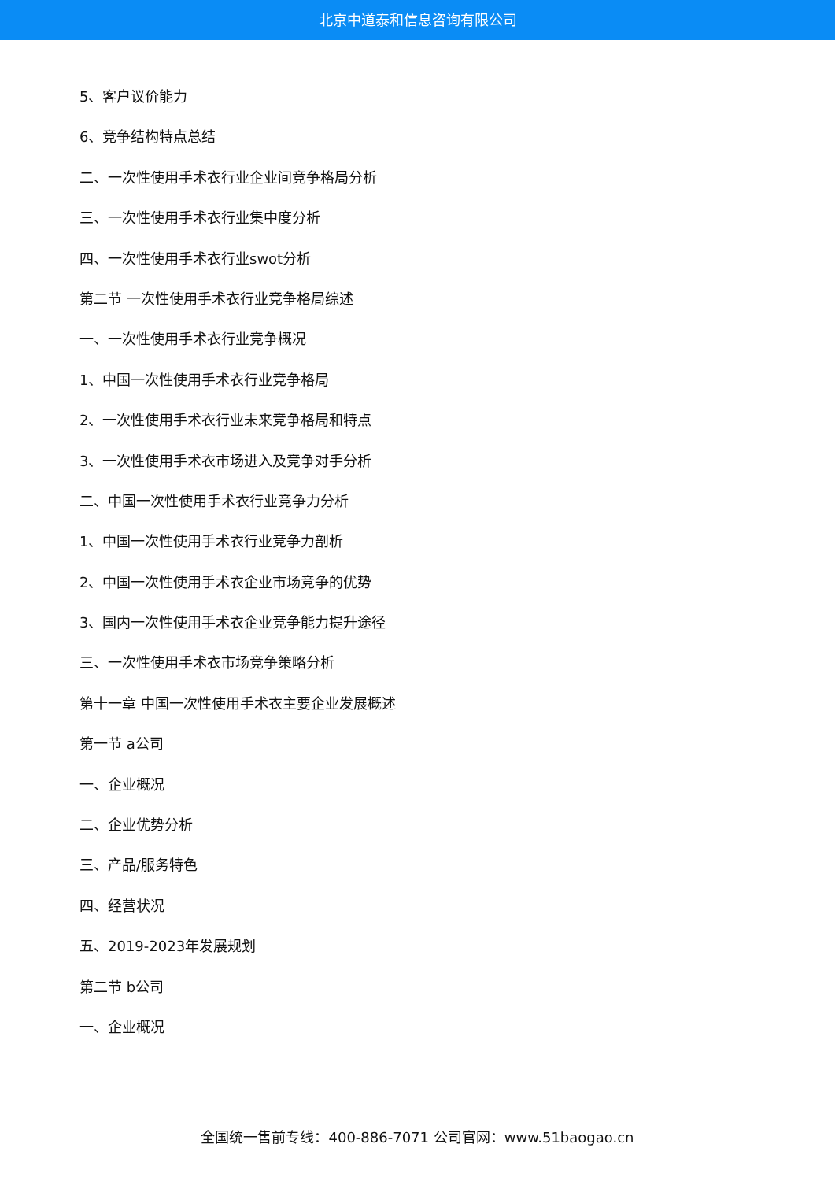北京中道泰和信息咨询有限公司
5、客户议价能力
6、竞争结构特点总结
二、一次性使用手术衣行业企业间竞争格局分析
三、一次性使用手术衣行业集中度分析
四、一次性使用手术衣行业swot分析
第二节 一次性使用手术衣行业竞争格局综述
一、一次性使用手术衣行业竞争概况
1、中国一次性使用手术衣行业竞争格局
2、一次性使用手术衣行业未来竞争格局和特点
3、一次性使用手术衣市场进入及竞争对手分析
二、中国一次性使用手术衣行业竞争力分析
1、中国一次性使用手术衣行业竞争力剖析
2、中国一次性使用手术衣企业市场竞争的优势
3、国内一次性使用手术衣企业竞争能力提升途径
三、一次性使用手术衣市场竞争策略分析
第十一章 中国一次性使用手术衣主要企业发展概述
第一节 a公司
一、企业概况
二、企业优势分析
三、产品/服务特色
四、经营状况
五、2019-2023年发展规划
第二节 b公司
一、企业概况
全国统一售前专线：400-886-7071 公司官网：www.51baogao.cn